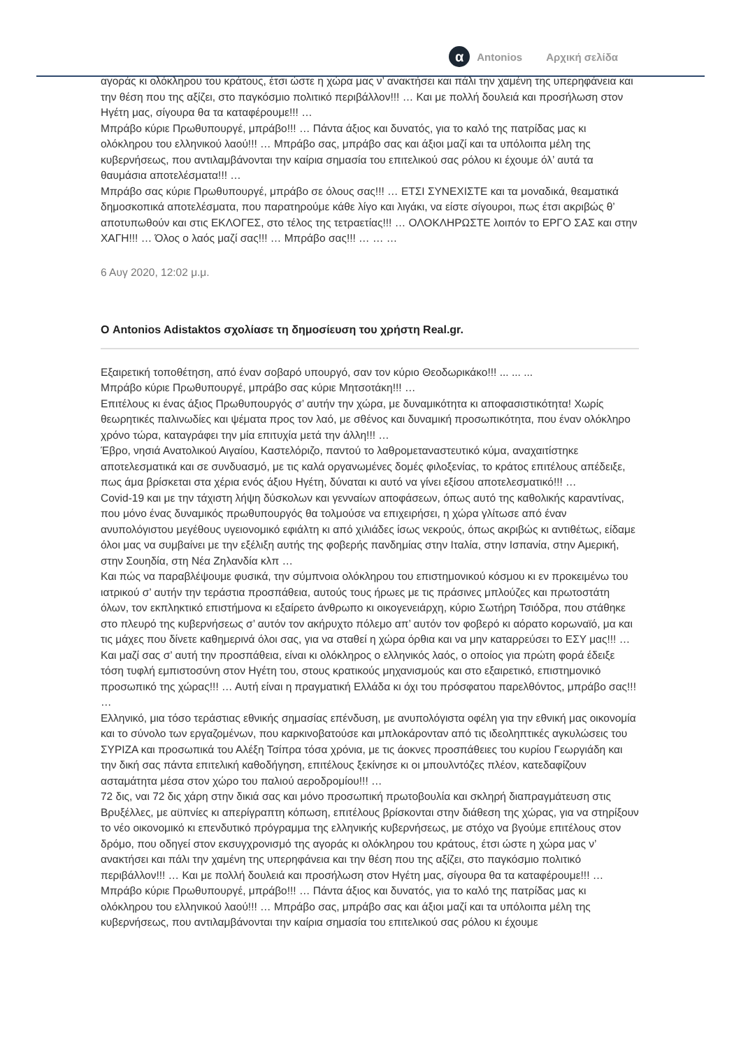α
Antonios Αρχική σελίδα
αγοράς κι ολόκληρου του κράτους, έτσι ώστε η χώρα μας ν’ ανακτήσει και πάλι την χαμένη της υπερηφάνεια και την θέση που της αξίζει, στο παγκόσμιο πολιτικό περιβάλλον!!! … Και με πολλή δουλειά και προσήλωση στον Ηγέτη μας, σίγουρα θα τα καταφέρουμε!!! …
Μπράβο κύριε Πρωθυπουργέ, μπράβο!!! … Πάντα άξιος και δυνατός, για το καλό της πατρίδας μας κι ολόκληρου του ελληνικού λαού!!! … Μπράβο σας, μπράβο σας και άξιοι μαζί και τα υπόλοιπα μέλη της κυβερνήσεως, που αντιλαμβάνονται την καίρια σημασία του επιτελικού σας ρόλου κι έχουμε όλ’ αυτά τα θαυμάσια αποτελέσματα!!! …
Μπράβο σας κύριε Πρωθυπουργέ, μπράβο σε όλους σας!!! … ΕΤΣΙ ΣΥΝΕΧΙΣΤΕ και τα μοναδικά, θεαματικά δημοσκοπικά αποτελέσματα, που παρατηρούμε κάθε λίγο και λιγάκι, να είστε σίγουροι, πως έτσι ακριβώς θ’ αποτυπωθούν και στις ΕΚΛΟΓΕΣ, στο τέλος της τετραετίας!!! … ΟΛΟΚΛΗΡΩΣΤΕ λοιπόν το ΕΡΓΟ ΣΑΣ και στην ΧΑΓΗ!!! … Όλος ο λαός μαζί σας!!! … Μπράβο σας!!! … … …
6 Αυγ 2020, 12:02 μ.μ.
Ο Antonios Adistaktos σχολίασε τη δημοσίευση του χρήστη Real.gr.
Εξαιρετική τοποθέτηση, από έναν σοβαρό υπουργό, σαν τον κύριο Θεοδωρικάκο!!! ... ... ...
Μπράβο κύριε Πρωθυπουργέ, μπράβο σας κύριε Μητσοτάκη!!! …
Επιτέλους κι ένας άξιος Πρωθυπουργός σ’ αυτήν την χώρα, με δυναμικότητα κι αποφασιστικότητα! Χωρίς θεωρητικές παλινωδίες και ψέματα προς τον λαό, με σθένος και δυναμική προσωπικότητα, που έναν ολόκληρο χρόνο τώρα, καταγράφει την μία επιτυχία μετά την άλλη!!! …
Έβρο, νησιά Ανατολικού Αιγαίου, Καστελόριζο, παντού το λαθρομεταναστευτικό κύμα, αναχαιτίστηκε αποτελεσματικά και σε συνδυασμό, με τις καλά οργανωμένες δομές φιλοξενίας, το κράτος επιτέλους απέδειξε, πως άμα βρίσκεται στα χέρια ενός άξιου Ηγέτη, δύναται κι αυτό να γίνει εξίσου αποτελεσματικό!!! …
Covid-19 και με την τάχιστη λήψη δύσκολων και γενναίων αποφάσεων, όπως αυτό της καθολικής καραντίνας, που μόνο ένας δυναμικός πρωθυπουργός θα τολμούσε να επιχειρήσει, η χώρα γλίτωσε από έναν ανυπολόγιστου μεγέθους υγειονομικό εφιάλτη κι από χιλιάδες ίσως νεκρούς, όπως ακριβώς κι αντιθέτως, είδαμε όλοι μας να συμβαίνει με την εξέλιξη αυτής της φοβερής πανδημίας στην Ιταλία, στην Ισπανία, στην Αμερική, στην Σουηδία, στη Νέα Ζηλανδία κλπ …
Και πώς να παραβλέψουμε φυσικά, την σύμπνοια ολόκληρου του επιστημονικού κόσμου κι εν προκειμένω του ιατρικού σ’ αυτήν την τεράστια προσπάθεια, αυτούς τους ήρωες με τις πράσινες μπλούζες και πρωτοστάτη όλων, τον εκπληκτικό επιστήμονα κι εξαίρετο άνθρωπο κι οικογενειάρχη, κύριο Σωτήρη Τσιόδρα, που στάθηκε στο πλευρό της κυβερνήσεως σ’ αυτόν τον ακήρυχτο πόλεμο απ’ αυτόν τον φοβερό κι αόρατο κορωναϊό, μα και τις μάχες που δίνετε καθημερινά όλοι σας, για να σταθεί η χώρα όρθια και να μην καταρρεύσει το ΕΣΥ μας!!! …
Και μαζί σας σ’ αυτή την προσπάθεια, είναι κι ολόκληρος ο ελληνικός λαός, ο οποίος για πρώτη φορά έδειξε τόση τυφλή εμπιστοσύνη στον Ηγέτη του, στους κρατικούς μηχανισμούς και στο εξαιρετικό, επιστημονικό προσωπικό της χώρας!!! … Αυτή είναι η πραγματική Ελλάδα κι όχι του πρόσφατου παρελθόντος, μπράβο σας!!! …
Ελληνικό, μια τόσο τεράστιας εθνικής σημασίας επένδυση, με ανυπολόγιστα οφέλη για την εθνική μας οικονομία και το σύνολο των εργαζομένων, που καρκινοβατούσε και μπλοκάρονταν από τις ιδεοληπτικές αγκυλώσεις του ΣΥΡΙΖΑ και προσωπικά του Αλέξη Τσίπρα τόσα χρόνια, με τις άοκνες προσπάθειες του κυρίου Γεωργιάδη και την δική σας πάντα επιτελική καθοδήγηση, επιτέλους ξεκίνησε κι οι μπουλντόζες πλέον, κατεδαφίζουν ασταμάτητα μέσα στον χώρο του παλιού αεροδρομίου!!! …
72 δις, ναι 72 δις χάρη στην δικιά σας και μόνο προσωπική πρωτοβουλία και σκληρή διαπραγμάτευση στις Βρυξέλλες, με αϋπνίες κι απερίγραπτη κόπωση, επιτέλους βρίσκονται στην διάθεση της χώρας, για να στηρίξουν το νέο οικονομικό κι επενδυτικό πρόγραμμα της ελληνικής κυβερνήσεως, με στόχο να βγούμε επιτέλους στον δρόμο, που οδηγεί στον εκσυγχρονισμό της αγοράς κι ολόκληρου του κράτους, έτσι ώστε η χώρα μας ν’ ανακτήσει και πάλι την χαμένη της υπερηφάνεια και την θέση που της αξίζει, στο παγκόσμιο πολιτικό περιβάλλον!!! … Και με πολλή δουλειά και προσήλωση στον Ηγέτη μας, σίγουρα θα τα καταφέρουμε!!! …
Μπράβο κύριε Πρωθυπουργέ, μπράβο!!! … Πάντα άξιος και δυνατός, για το καλό της πατρίδας μας κι ολόκληρου του ελληνικού λαού!!! … Μπράβο σας, μπράβο σας και άξιοι μαζί και τα υπόλοιπα μέλη της κυβερνήσεως, που αντιλαμβάνονται την καίρια σημασία του επιτελικού σας ρόλου κι έχουμε